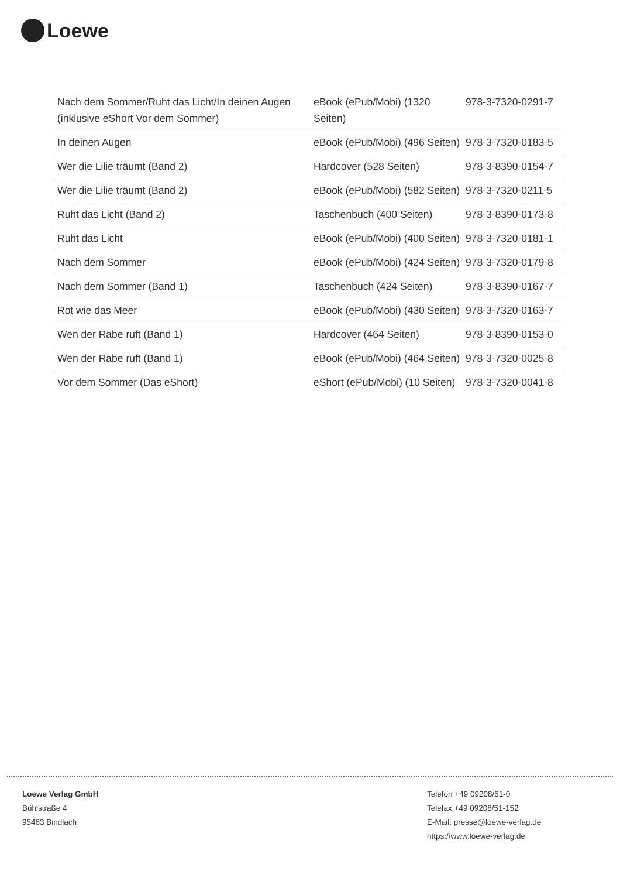Loewe
| Nach dem Sommer/Ruht das Licht/In deinen Augen (inklusive eShort Vor dem Sommer) | eBook (ePub/Mobi) (1320 Seiten) | 978-3-7320-0291-7 |
| In deinen Augen | eBook (ePub/Mobi) (496 Seiten) | 978-3-7320-0183-5 |
| Wer die Lilie träumt (Band 2) | Hardcover (528 Seiten) | 978-3-8390-0154-7 |
| Wer die Lilie träumt (Band 2) | eBook (ePub/Mobi) (582 Seiten) | 978-3-7320-0211-5 |
| Ruht das Licht (Band 2) | Taschenbuch (400 Seiten) | 978-3-8390-0173-8 |
| Ruht das Licht | eBook (ePub/Mobi) (400 Seiten) | 978-3-7320-0181-1 |
| Nach dem Sommer | eBook (ePub/Mobi) (424 Seiten) | 978-3-7320-0179-8 |
| Nach dem Sommer (Band 1) | Taschenbuch (424 Seiten) | 978-3-8390-0167-7 |
| Rot wie das Meer | eBook (ePub/Mobi) (430 Seiten) | 978-3-7320-0163-7 |
| Wen der Rabe ruft (Band 1) | Hardcover (464 Seiten) | 978-3-8390-0153-0 |
| Wen der Rabe ruft (Band 1) | eBook (ePub/Mobi) (464 Seiten) | 978-3-7320-0025-8 |
| Vor dem Sommer (Das eShort) | eShort (ePub/Mobi) (10 Seiten) | 978-3-7320-0041-8 |
Loewe Verlag GmbH
Bühlstraße 4
95463 Bindlach
Telefon +49 09208/51-0
Telefax +49 09208/51-152
E-Mail: presse@loewe-verlag.de
https://www.loewe-verlag.de